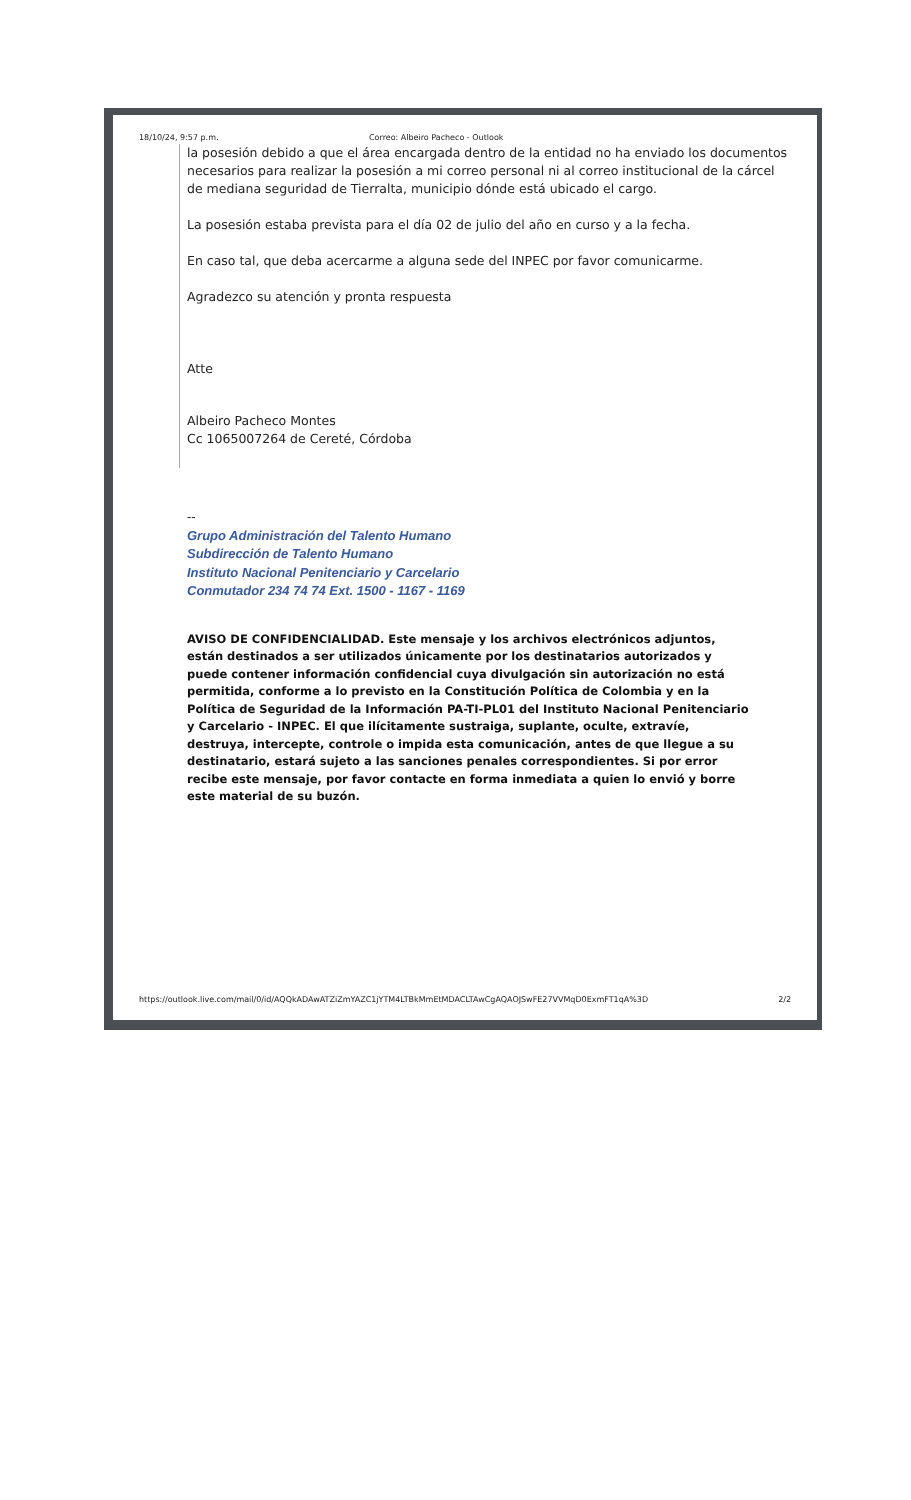18/10/24, 9:57 p.m. Correo: Albeiro Pacheco - Outlook
la posesión debido a que el área encargada dentro de la entidad no ha enviado los documentos necesarios para realizar la posesión a mi correo personal ni al correo institucional de la cárcel de mediana seguridad de Tierralta, municipio dónde está ubicado el cargo.
La posesión estaba prevista para el día 02 de julio del año en curso y a la fecha.
En caso tal, que deba acercarme a alguna sede del INPEC por favor comunicarme.
Agradezco su atención y pronta respuesta
Atte
Albeiro Pacheco Montes
Cc 1065007264 de Cereté, Córdoba
--
Grupo Administración del Talento Humano
Subdirección de Talento Humano
Instituto Nacional Penitenciario y Carcelario
Conmutador 234 74 74 Ext. 1500 - 1167 - 1169
AVISO DE CONFIDENCIALIDAD. Este mensaje y los archivos electrónicos adjuntos, están destinados a ser utilizados únicamente por los destinatarios autorizados y puede contener información confidencial cuya divulgación sin autorización no está permitida, conforme a lo previsto en la Constitución Política de Colombia y en la Política de Seguridad de la Información PA-TI-PL01 del Instituto Nacional Penitenciario y Carcelario - INPEC. El que ilícitamente sustraiga, suplante, oculte, extravíe, destruya, intercepte, controle o impida esta comunicación, antes de que llegue a su destinatario, estará sujeto a las sanciones penales correspondientes. Si por error recibe este mensaje, por favor contacte en forma inmediata a quien lo envió y borre este material de su buzón.
https://outlook.live.com/mail/0/id/AQQkADAwATZiZmYAZC1jYTM4LTBkMmEtMDACLTAwCgAQAOJSwFE27VVMqD0ExmFT1qA%3D 2/2